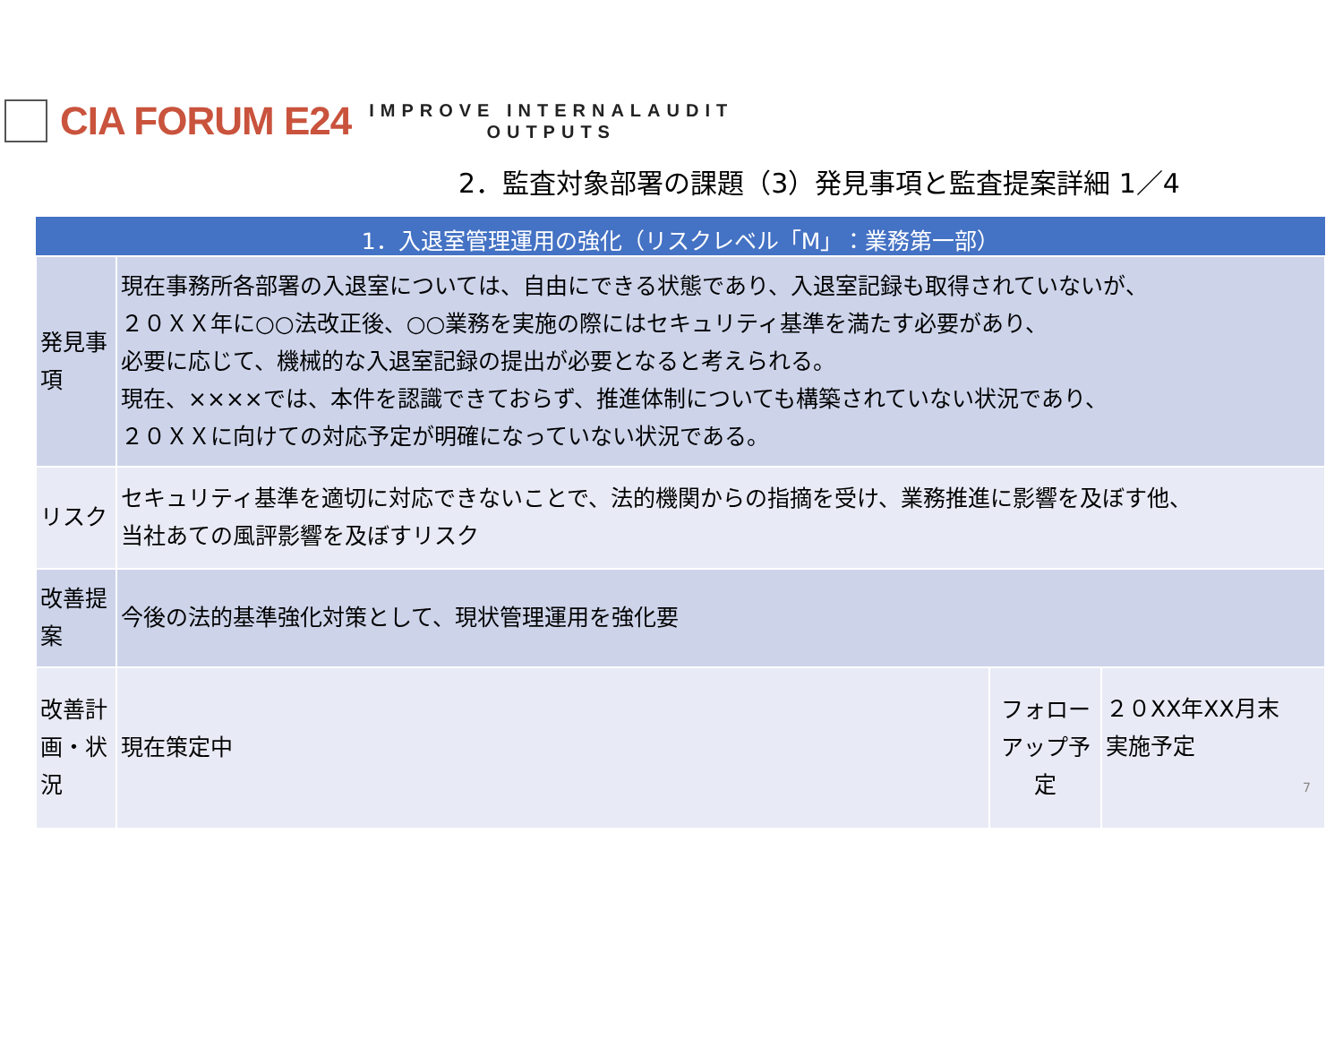CIA FORUM E24
IMPROVE INTERNALAUDIT
OUTPUTS
2．監査対象部署の課題（3）発見事項と監査提案詳細 1／4
| 1．入退室管理運用の強化（リスクレベル「M」：業務第一部） | | | |
| --- | --- | --- | --- |
| 発見事項 | 現在事務所各部署の入退室については、自由にできる状態であり、入退室記録も取得されていないが、 ２０ＸＸ年に○○法改正後、○○業務を実施の際にはセキュリティ基準を満たす必要があり、 必要に応じて、機械的な入退室記録の提出が必要となると考えられる。 現在、××××では、本件を認識できておらず、推進体制についても構築されていない状況であり、 ２０ＸＸに向けての対応予定が明確になっていない状況である。 | | |
| リスク | セキュリティ基準を適切に対応できないことで、法的機関からの指摘を受け、業務推進に影響を及ぼす他、 当社あての風評影響を及ぼすリスク | | |
| 改善提案 | 今後の法的基準強化対策として、現状管理運用を強化要 | | |
| 改善計画・状況 | 現在策定中 | フォローアップ予定 | ２０XX年XX月末 実施予定 7 |